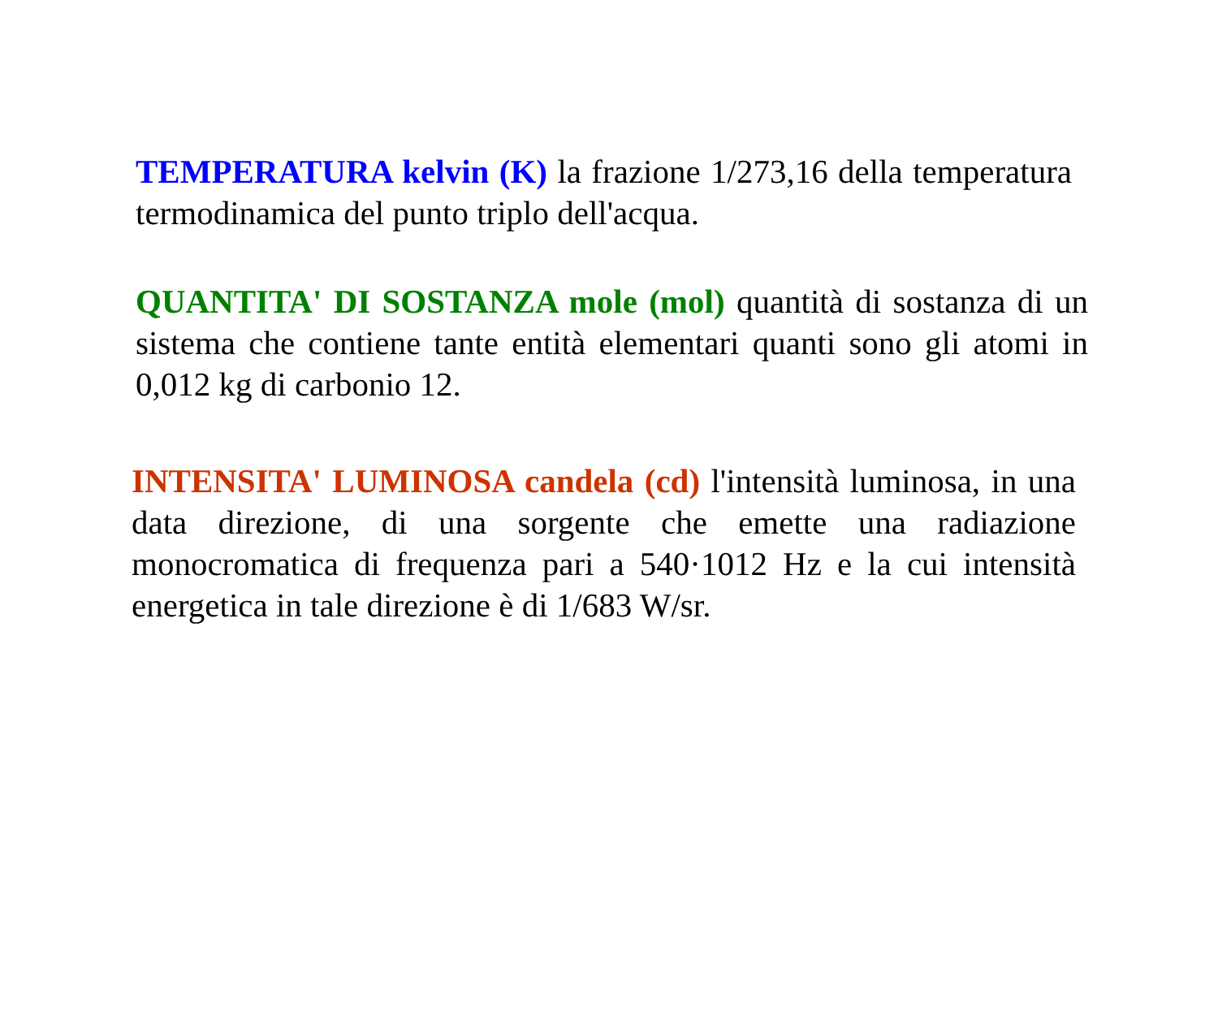TEMPERATURA kelvin (K) la frazione 1/273,16 della temperatura termodinamica del punto triplo dell'acqua.
QUANTITA' DI SOSTANZA mole (mol) quantità di sostanza di un sistema che contiene tante entità elementari quanti sono gli atomi in 0,012 kg di carbonio 12.
INTENSITA' LUMINOSA candela (cd) l'intensità luminosa, in una data direzione, di una sorgente che emette una radiazione monocromatica di frequenza pari a 540·1012 Hz e la cui intensità energetica in tale direzione è di 1/683 W/sr.